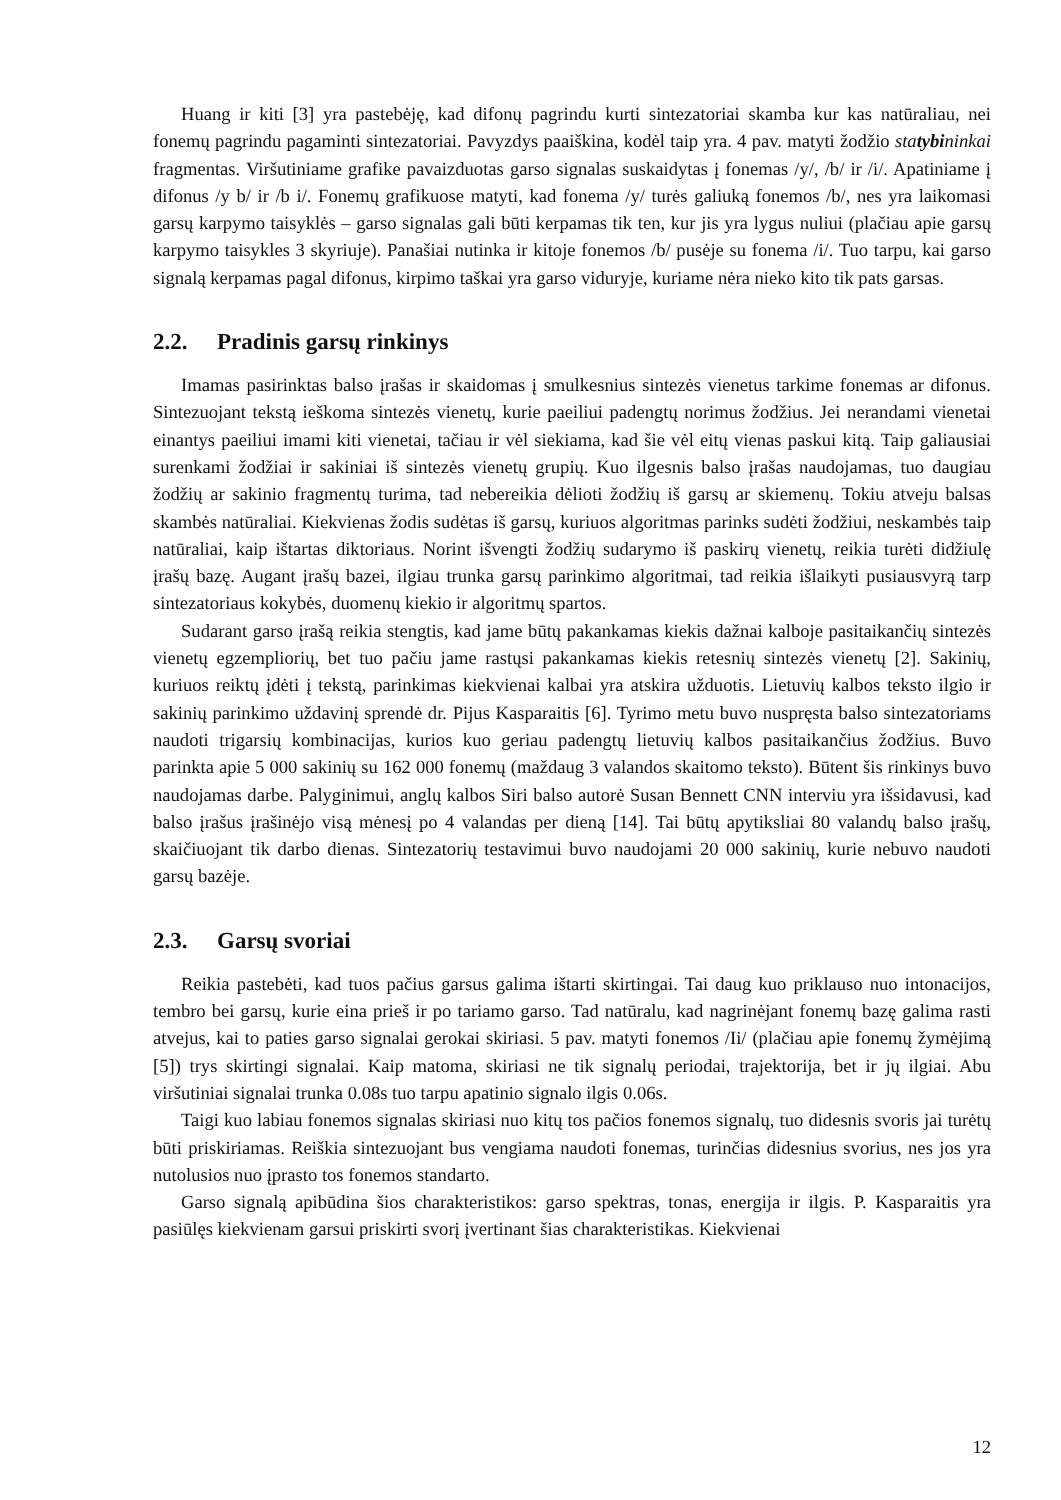Huang ir kiti [3] yra pastebėję, kad difonų pagrindu kurti sintezatoriai skamba kur kas natūraliau, nei fonemų pagrindu pagaminti sintezatoriai. Pavyzdys paaiškina, kodėl taip yra. 4 pav. matyti žodžio statybininkai fragmentas. Viršutiniame grafike pavaizduotas garso signalas suskaidytas į fonemas /y/, /b/ ir /i/. Apatiniame į difonus /y b/ ir /b i/. Fonemų grafikuose matyti, kad fonema /y/ turės galiuką fonemos /b/, nes yra laikomasi garsų karpymo taisyklės – garso signalas gali būti kerpamas tik ten, kur jis yra lygus nuliui (plačiau apie garsų karpymo taisykles 3 skyriuje). Panašiai nutinka ir kitoje fonemos /b/ pusėje su fonema /i/. Tuo tarpu, kai garso signalą kerpamas pagal difonus, kirpimo taškai yra garso viduryje, kuriame nėra nieko kito tik pats garsas.
2.2. Pradinis garsų rinkinys
Imamas pasirinktas balso įrašas ir skaidomas į smulkesnius sintezės vienetus tarkime fonemas ar difonus. Sintezuojant tekstą ieškoma sintezės vienetų, kurie paeiliui padengtų norimus žodžius. Jei nerandami vienetai einantys paeiliui imami kiti vienetai, tačiau ir vėl siekiama, kad šie vėl eitų vienas paskui kitą. Taip galiausiai surenkami žodžiai ir sakiniai iš sintezės vienetų grupių. Kuo ilgesnis balso įrašas naudojamas, tuo daugiau žodžių ar sakinio fragmentų turima, tad nebereikia dėlioti žodžių iš garsų ar skiemenų. Tokiu atveju balsas skambės natūraliai. Kiekvienas žodis sudėtas iš garsų, kuriuos algoritmas parinks sudėti žodžiui, neskambės taip natūraliai, kaip ištartas diktoriaus. Norint išvengti žodžių sudarymo iš paskirų vienetų, reikia turėti didžiulę įrašų bazę. Augant įrašų bazei, ilgiau trunka garsų parinkimo algoritmai, tad reikia išlaikyti pusiausvyrą tarp sintezatoriaus kokybės, duomenų kiekio ir algoritmų spartos.
Sudarant garso įrašą reikia stengtis, kad jame būtų pakankamas kiekis dažnai kalboje pasitaikančių sintezės vienetų egzempliorių, bet tuo pačiu jame rastųsi pakankamas kiekis retesnių sintezės vienetų [2]. Sakinių, kuriuos reiktų įdėti į tekstą, parinkimas kiekvienai kalbai yra atskira užduotis. Lietuvių kalbos teksto ilgio ir sakinių parinkimo uždavinį sprendė dr. Pijus Kasparaitis [6]. Tyrimo metu buvo nuspręsta balso sintezatoriams naudoti trigarsių kombinacijas, kurios kuo geriau padengtų lietuvių kalbos pasitaikančius žodžius. Buvo parinkta apie 5 000 sakinių su 162 000 fonemų (maždaug 3 valandos skaitomo teksto). Būtent šis rinkinys buvo naudojamas darbe. Palyginimui, anglų kalbos Siri balso autorė Susan Bennett CNN interviu yra išsidavusi, kad balso įrašus įrašinėjo visą mėnesį po 4 valandas per dieną [14]. Tai būtų apytiksliai 80 valandų balso įrašų, skaičiuojant tik darbo dienas. Sintezatorių testavimui buvo naudojami 20 000 sakinių, kurie nebuvo naudoti garsų bazėje.
2.3. Garsų svoriai
Reikia pastebėti, kad tuos pačius garsus galima ištarti skirtingai. Tai daug kuo priklauso nuo intonacijos, tembro bei garsų, kurie eina prieš ir po tariamo garso. Tad natūralu, kad nagrinėjant fonemų bazę galima rasti atvejus, kai to paties garso signalai gerokai skiriasi. 5 pav. matyti fonemos /Ii/ (plačiau apie fonemų žymėjimą [5]) trys skirtingi signalai. Kaip matoma, skiriasi ne tik signalų periodai, trajektorija, bet ir jų ilgiai. Abu viršutiniai signalai trunka 0.08s tuo tarpu apatinio signalo ilgis 0.06s.
Taigi kuo labiau fonemos signalas skiriasi nuo kitų tos pačios fonemos signalų, tuo didesnis svoris jai turėtų būti priskiriamas. Reiškia sintezuojant bus vengiama naudoti fonemas, turinčias didesnius svorius, nes jos yra nutolusios nuo įprasto tos fonemos standarto.
Garso signalą apibūdina šios charakteristikos: garso spektras, tonas, energija ir ilgis. P. Kasparaitis yra pasiūlęs kiekvienam garsui priskirti svorį įvertinant šias charakteristikas. Kiekvienai
12